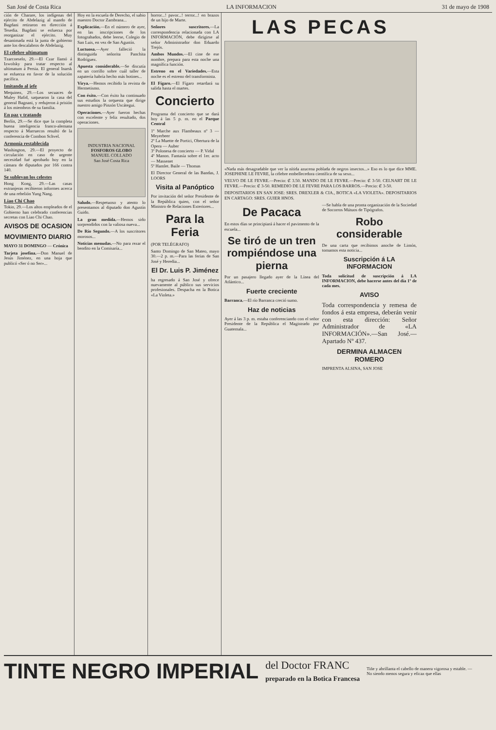San José de Costa Rica LA INFORMACION 31 de mayo de 1908
ción de Charare, los indígenas del ejército de Abdelazig al mando de Bagdani retiraron en dirección á Tesedia. Bagdani se esfuerza por reorganizar el ejército. Muy desanimada está la junta de gobierno ante los descalabros de Abdelazig.
El célebre ultimatum
Tzarcoeselo, 29.—El Czar llamó á Izwolsky para tratar respecto al ultimatum á Persia. El general Inarsk se esfuerza en favor de la solución pacífica.
Imitando al jefe
Mequinez, 29.—Los secuaces de Muley Hafid, saquearon la casa del general Bagnani, y redujeron á prisión á los miembros de su familia.
En paz y tratando
Berlín, 29.—Se dice que la completa buena inteligencia franco-alemana respecto á Marruecos resultó de la conferencia de Combon Schvel.
Armonía restablecida
Washington, 29.—El proyecto de circulación en caso de urgente necesidad fué aprobado hoy en la cámara de diputados por 166 contra 140.
Se sublevan los celestes
Hong Kong, 29.—Las casas extranjeras recibieron informes acerca de una rebelión Yung Nang.
Liao Chi Chao
Tokio, 29.—Los altos empleados de el Gobierno han celebrado conferencias secretas con Liao Chi Chao.
AVISOS DE OCASION
MOVIMIENTO DIARIO
MAYO 31 DOMINGO — Crónica
Tarjeta josefina.—Don Manuel de Jesús Jiménez, en una hoja que publicó «Ser ó no Ser»...
Hoy en la escuela de Derecho, el sabio maestro Doctor Zambrana...
Explicación.—En el número de ayer, en las inscripciones de los fotograbados, debe leerse, Colegio de San Luis, en vez de San Agustín.
Luctuosa.—Ayer falleció la distinguida señorita Panchita Rodríguez.
Apuesta considerable.—Se discutía en un corrillo sobre cuál taller de zapatería habría hecho más botines...
Virya.—Hemos recibido la revista de Hermetismo.
Con éxito.—Con éxito ha continuado sus estudios la orquesta que dirige nuestro amigo Pinzón Uscátegui.
Operaciones.—Ayer fueron hechas con excelente y feliz resultado, dos operaciones.
INDUSTRIA NACIONAL
FOSFOROS GLOBO
MANUEL COLLADO
San José Costa Rica
Saludo.—Respetuoso y atento lo presentamos al diputado don Agustín Guido.
La gran medida.—Hemos sido sorprendidos con la valiosa nueva...
De Río Segundo.—A los suscritores morosos...
Noticias menudas.—No para rezar el bendito en la Comisaría...
horror...! pavor...! terror...! en brazos de un hijo de Marte.
Señores suscritores.—La correspondencia relacionada con LA INFORMACIÓN, debe dirigirse al señor Administrador don Eduardo Trejós.
Ambos Mundos.—El cine de ese nombre, prepara para esta noche una magnífica función.
Estreno en el Variedades.—Esta noche es el estreno del transformista.
El Fígaro.—El Fígaro retardará su salida hasta el martes.
Concierto
Programa del concierto que se dará hoy á las 5 p. m. en el Parque Central
1º Marche aux Flambeaux nº 3 — Meyerbeer
2º La Muette de Portici, Obertura de la Opera — Auber
3º Polonesa de concierto — P. Vidal
4º Manon. Fantasía sobre el 1er. acto — Massenet
5º Hamlet. Baile — Thomas
El Director General de las Bandas, J. LOORS
Visita al Panóptico
Por invitación del señor Presidente de la República quien, con el señor Ministro de Relaciones Exteriores...
Para la Feria
(POR TELÉGRAFO)
Santo Domingo de San Mateo, mayo 30.—2 p. m.—Para las ferias de San José y Heredia...
El Dr. Luis P. Jiménez
ha regresado á San José y ofrece nuevamente al público sus servicios profesionales. Despacha en la Botica «La Violeta.»
LAS PECAS
«Nada más desagradable que ver la nítida azucena poblada de negros insectos...» Eso es lo que dice MME. JOSEPHINE LE FEVRE, la célebre embellecedora científica de su sexo...
VELVO DE LE FEVRE.—Precio: ₡ 3.50. MANDO DE LE FEVRE.—Precio: ₡ 3-50. CELNART DE LE FEVRE.—Precio: ₡ 3-50. REMEDIO DE LE FEVRE PARA LOS BARROS.—Precio: ₡ 3-50.
DEPOSITARIOS EN SAN JOSE: SRES. DREXLER & CIA., BOTICA «LA VIOLETA». DEPOSITARIOS EN CARTAGO: SRES. GUIER HNOS.
De Pacaca
En estos días se principiará á hacer el pavimento de la escuela...
Se tiró de un tren rompiéndose una pierna
Por un pasajero llegado ayer de la Línea del Atlántico...
Fuerte creciente
Barranca.—El río Barranca creció sumo.
Haz de noticias
Ayer á las 3 p. m. estaba conferenciando con el señor Presidente de la República el Magistrado por Guatemala...
—Se habla de una pronta organización de la Sociedad de Socorros Mútuos de Tipógrafos.
Robo considerable
De una carta que recibimos anoche de Limón, tomamos esta noticia...
Suscripción á LA INFORMACION
Toda solicitud de suscripción á LA INFORMACION, debe hacerse antes del día 1º de cada mes.
AVISO
Toda correspondencia y remesa de fondos á esta empresa, deberán venir con esta dirección: Señor Administrador de «LA INFORMACIÓN».—San José.—Apartado Nº 437.
DERMINA ALMACEN ROMERO
IMPRENTA ALSINA, SAN JOSE
TINTE NEGRO IMPERIAL del Doctor FRANC
preparado en la Botica Francesa Tiñe y abrillanta el cabello de manera vigorosa y estable. — No siendo menos segura y eficaz que ellas